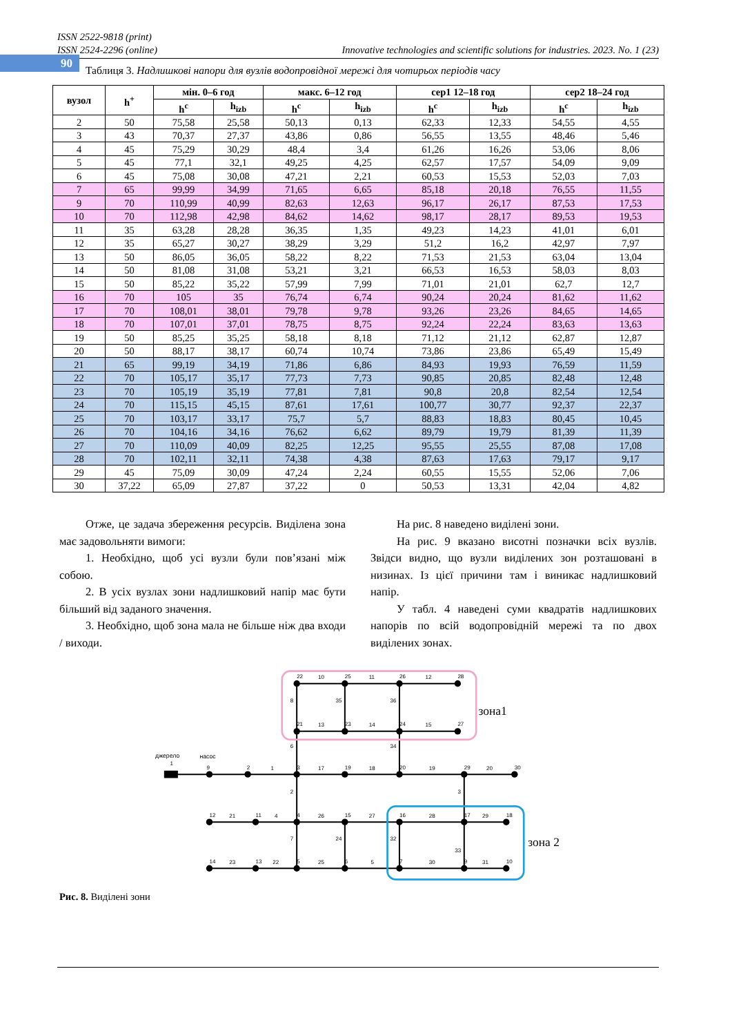90
ISSN 2522-9818 (print)
ISSN 2524-2296 (online) Innovative technologies and scientific solutions for industries. 2023. No. 1 (23)
Таблиця 3. Надлишкові напори для вузлів водопровідної мережі для чотирьох періодів часу
| вузол | h<sup>+</sup> | мін. 0–6 год | | макс. 6–12 год | | сер1 12–18 год | | сер2 18–24 год | |
| --- | --- | --- | --- | --- | --- | --- | --- | --- | --- |
| | | h<sup>c</sup> | h<sub>izb</sub> | h<sup>c</sup> | h<sub>izb</sub> | h<sup>c</sup> | h<sub>izb</sub> | h<sup>c</sup> | h<sub>izb</sub> |
| 2 | 50 | 75,58 | 25,58 | 50,13 | 0,13 | 62,33 | 12,33 | 54,55 | 4,55 |
| 3 | 43 | 70,37 | 27,37 | 43,86 | 0,86 | 56,55 | 13,55 | 48,46 | 5,46 |
| 4 | 45 | 75,29 | 30,29 | 48,4 | 3,4 | 61,26 | 16,26 | 53,06 | 8,06 |
| 5 | 45 | 77,1 | 32,1 | 49,25 | 4,25 | 62,57 | 17,57 | 54,09 | 9,09 |
| 6 | 45 | 75,08 | 30,08 | 47,21 | 2,21 | 60,53 | 15,53 | 52,03 | 7,03 |
| 7 | 65 | 99,99 | 34,99 | 71,65 | 6,65 | 85,18 | 20,18 | 76,55 | 11,55 |
| 9 | 70 | 110,99 | 40,99 | 82,63 | 12,63 | 96,17 | 26,17 | 87,53 | 17,53 |
| 10 | 70 | 112,98 | 42,98 | 84,62 | 14,62 | 98,17 | 28,17 | 89,53 | 19,53 |
| 11 | 35 | 63,28 | 28,28 | 36,35 | 1,35 | 49,23 | 14,23 | 41,01 | 6,01 |
| 12 | 35 | 65,27 | 30,27 | 38,29 | 3,29 | 51,2 | 16,2 | 42,97 | 7,97 |
| 13 | 50 | 86,05 | 36,05 | 58,22 | 8,22 | 71,53 | 21,53 | 63,04 | 13,04 |
| 14 | 50 | 81,08 | 31,08 | 53,21 | 3,21 | 66,53 | 16,53 | 58,03 | 8,03 |
| 15 | 50 | 85,22 | 35,22 | 57,99 | 7,99 | 71,01 | 21,01 | 62,7 | 12,7 |
| 16 | 70 | 105 | 35 | 76,74 | 6,74 | 90,24 | 20,24 | 81,62 | 11,62 |
| 17 | 70 | 108,01 | 38,01 | 79,78 | 9,78 | 93,26 | 23,26 | 84,65 | 14,65 |
| 18 | 70 | 107,01 | 37,01 | 78,75 | 8,75 | 92,24 | 22,24 | 83,63 | 13,63 |
| 19 | 50 | 85,25 | 35,25 | 58,18 | 8,18 | 71,12 | 21,12 | 62,87 | 12,87 |
| 20 | 50 | 88,17 | 38,17 | 60,74 | 10,74 | 73,86 | 23,86 | 65,49 | 15,49 |
| 21 | 65 | 99,19 | 34,19 | 71,86 | 6,86 | 84,93 | 19,93 | 76,59 | 11,59 |
| 22 | 70 | 105,17 | 35,17 | 77,73 | 7,73 | 90,85 | 20,85 | 82,48 | 12,48 |
| 23 | 70 | 105,19 | 35,19 | 77,81 | 7,81 | 90,8 | 20,8 | 82,54 | 12,54 |
| 24 | 70 | 115,15 | 45,15 | 87,61 | 17,61 | 100,77 | 30,77 | 92,37 | 22,37 |
| 25 | 70 | 103,17 | 33,17 | 75,7 | 5,7 | 88,83 | 18,83 | 80,45 | 10,45 |
| 26 | 70 | 104,16 | 34,16 | 76,62 | 6,62 | 89,79 | 19,79 | 81,39 | 11,39 |
| 27 | 70 | 110,09 | 40,09 | 82,25 | 12,25 | 95,55 | 25,55 | 87,08 | 17,08 |
| 28 | 70 | 102,11 | 32,11 | 74,38 | 4,38 | 87,63 | 17,63 | 79,17 | 9,17 |
| 29 | 45 | 75,09 | 30,09 | 47,24 | 2,24 | 60,55 | 15,55 | 52,06 | 7,06 |
| 30 | 37,22 | 65,09 | 27,87 | 37,22 | 0 | 50,53 | 13,31 | 42,04 | 4,82 |
Отже, це задача збереження ресурсів. Виділена зона має задовольняти вимоги:
1. Необхідно, щоб усі вузли були пов’язані між собою.
2. В усіх вузлах зони надлишковий напір має бути більший від заданого значення.
3. Необхідно, щоб зона мала не більше ніж два входи / виходи.
На рис. 8 наведено виділені зони.
На рис. 9 вказано висотні позначки всіх вузлів. Звідси видно, що вузли виділених зон розташовані в низинах. Із цієї причини там і виникає надлишковий напір.
У табл. 4 наведені суми квадратів надлишкових напорів по всій водопровідній мережі та по двох виділених зонах.
22
10
25
11
26
12
28
8
35
36
21
13
23
14
24
15
27
6
34
джерело
1
насос
9
2
1
3
17
19
18
20
19
29
20
30
2
3
12
21
11
4
4
26
15
27
16
28
17
29
18
7
24
32
33
14
23
13
22
5
25
6
5
7
30
9
31
10
зона1
зона 2
Рис. 8. Виділені зони